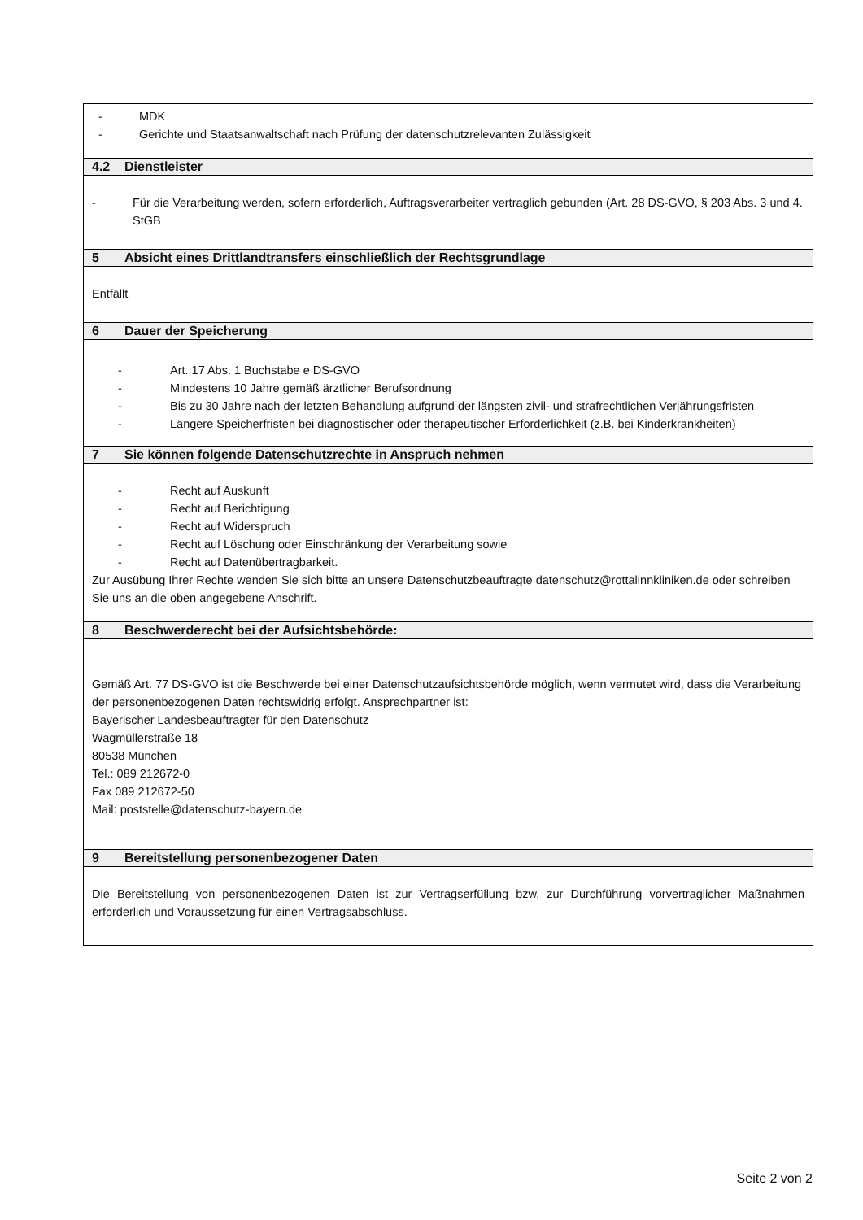| - MDK - Gerichte und Staatsanwaltschaft nach Prüfung der datenschutzrelevanten Zulässigkeit |
| 4.2 Dienstleister |
| - Für die Verarbeitung werden, sofern erforderlich, Auftragsverarbeiter vertraglich gebunden (Art. 28 DS-GVO, § 203 Abs. 3 und 4. StGB |
| 5 Absicht eines Drittlandtransfers einschließlich der Rechtsgrundlage |
| Entfällt |
| 6 Dauer der Speicherung |
| - Art. 17 Abs. 1 Buchstabe e DS-GVO - Mindestens 10 Jahre gemäß ärztlicher Berufsordnung - Bis zu 30 Jahre nach der letzten Behandlung aufgrund der längsten zivil- und strafrechtlichen Verjährungsfristen - Längere Speicherfristen bei diagnostischer oder therapeutischer Erforderlichkeit (z.B. bei Kinderkrankheiten) |
| 7 Sie können folgende Datenschutzrechte in Anspruch nehmen |
| - Recht auf Auskunft - Recht auf Berichtigung - Recht auf Widerspruch - Recht auf Löschung oder Einschränkung der Verarbeitung sowie - Recht auf Datenübertragbarkeit. Zur Ausübung Ihrer Rechte wenden Sie sich bitte an unsere Datenschutzbeauftragte datenschutz@rottalinnkliniken.de oder schreiben Sie uns an die oben angegebene Anschrift. |
| 8 Beschwerderecht bei der Aufsichtsbehörde: |
| Gemäß Art. 77 DS-GVO ist die Beschwerde bei einer Datenschutzaufsichtsbehörde möglich, wenn vermutet wird, dass die Verarbeitung der personenbezogenen Daten rechtswidrig erfolgt. Ansprechpartner ist: Bayerischer Landesbeauftragter für den Datenschutz Wagmüllerstraße 18 80538 München Tel.: 089 212672-0 Fax 089 212672-50 Mail: poststelle@datenschutz-bayern.de |
| 9 Bereitstellung personenbezogener Daten |
| Die Bereitstellung von personenbezogenen Daten ist zur Vertragserfüllung bzw. zur Durchführung vorvertraglicher Maßnahmen erforderlich und Voraussetzung für einen Vertragsabschluss. |
Seite 2 von 2